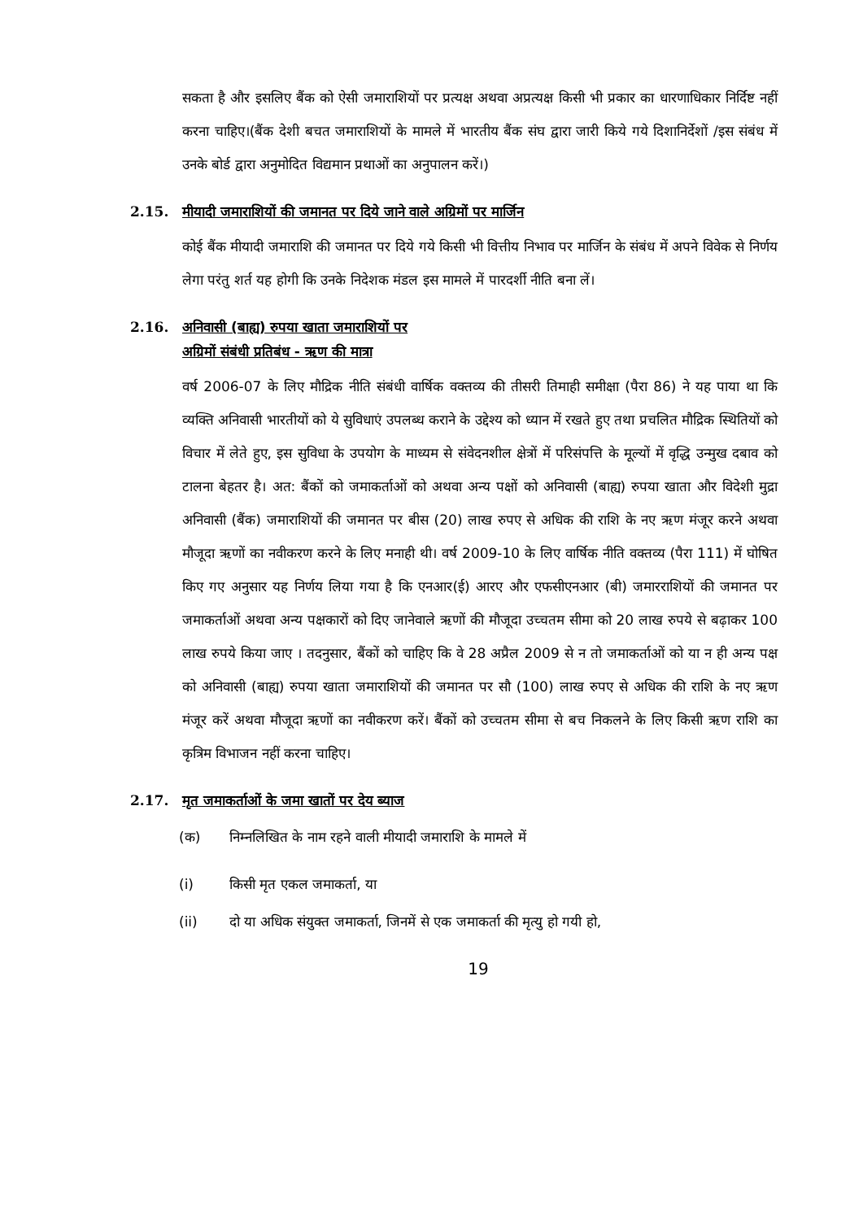सकता है और इसलिए बैंक को ऐसी जमाराशियों पर प्रत्यक्ष अथवा अप्रत्यक्ष किसी भी प्रकार का धारणाधिकार निर्दिष्ट नहीं करना चाहिए।(बैंक देशी बचत जमाराशियों के मामले में भारतीय बैंक संघ द्वारा जारी किये गये दिशानिर्देशों /इस संबंध में उनके बोर्ड द्वारा अनुमोदित विद्यमान प्रथाओं का अनुपालन करें।)
2.15. मीयादी जमाराशियों की जमानत पर दिये जाने वाले अग्रिमों पर मार्जिन
कोई बैंक मीयादी जमाराशि की जमानत पर दिये गये किसी भी वित्तीय निभाव पर मार्जिन के संबंध में अपने विवेक से निर्णय लेगा परंतु शर्त यह होगी कि उनके निदेशक मंडल इस मामले में पारदर्शी नीति बना लें।
2.16. अनिवासी (बाह्य) रुपया खाता जमाराशियों पर
अग्रिमों संबंधी प्रतिबंध - ऋण की मात्रा
वर्ष 2006-07 के लिए मौद्रिक नीति संबंधी वार्षिक वक्तव्य की तीसरी तिमाही समीक्षा (पैरा 86) ने यह पाया था कि व्यक्ति अनिवासी भारतीयों को ये सुविधाएं उपलब्ध कराने के उद्देश्य को ध्यान में रखते हुए तथा प्रचलित मौद्रिक स्थितियों को विचार में लेते हुए, इस सुविधा के उपयोग के माध्यम से संवेदनशील क्षेत्रों में परिसंपत्ति के मूल्यों में वृद्धि उन्मुख दबाव को टालना बेहतर है। अत: बैंकों को जमाकर्ताओं को अथवा अन्य पक्षों को अनिवासी (बाह्य) रुपया खाता और विदेशी मुद्रा अनिवासी (बैंक) जमाराशियों की जमानत पर बीस (20) लाख रुपए से अधिक की राशि के नए ऋण मंजूर करने अथवा मौजूदा ऋणों का नवीकरण करने के लिए मनाही थी। वर्ष 2009-10 के लिए वार्षिक नीति वक्तव्य (पैरा 111) में घोषित किए गए अनुसार यह निर्णय लिया गया है कि एनआर(ई) आरए और एफसीएनआर (बी) जमारराशियों की जमानत पर जमाकर्ताओं अथवा अन्य पक्षकारों को दिए जानेवाले ऋणों की मौजूदा उच्चतम सीमा को 20 लाख रुपये से बढ़ाकर 100 लाख रुपये किया जाए । तदनुसार, बैंकों को चाहिए कि वे 28 अप्रैल 2009 से न तो जमाकर्ताओं को या न ही अन्य पक्ष को अनिवासी (बाह्य) रुपया खाता जमाराशियों की जमानत पर सौ (100) लाख रुपए से अधिक की राशि के नए ऋण मंजूर करें अथवा मौजूदा ऋणों का नवीकरण करें। बैंकों को उच्चतम सीमा से बच निकलने के लिए किसी ऋण राशि का कृत्रिम विभाजन नहीं करना चाहिए।
2.17. मृत जमाकर्ताओं के जमा खातों पर देय ब्याज
(क) निम्नलिखित के नाम रहने वाली मीयादी जमाराशि के मामले में
(i) किसी मृत एकल जमाकर्ता, या
(ii) दो या अधिक संयुक्त जमाकर्ता, जिनमें से एक जमाकर्ता की मृत्यु हो गयी हो,
19